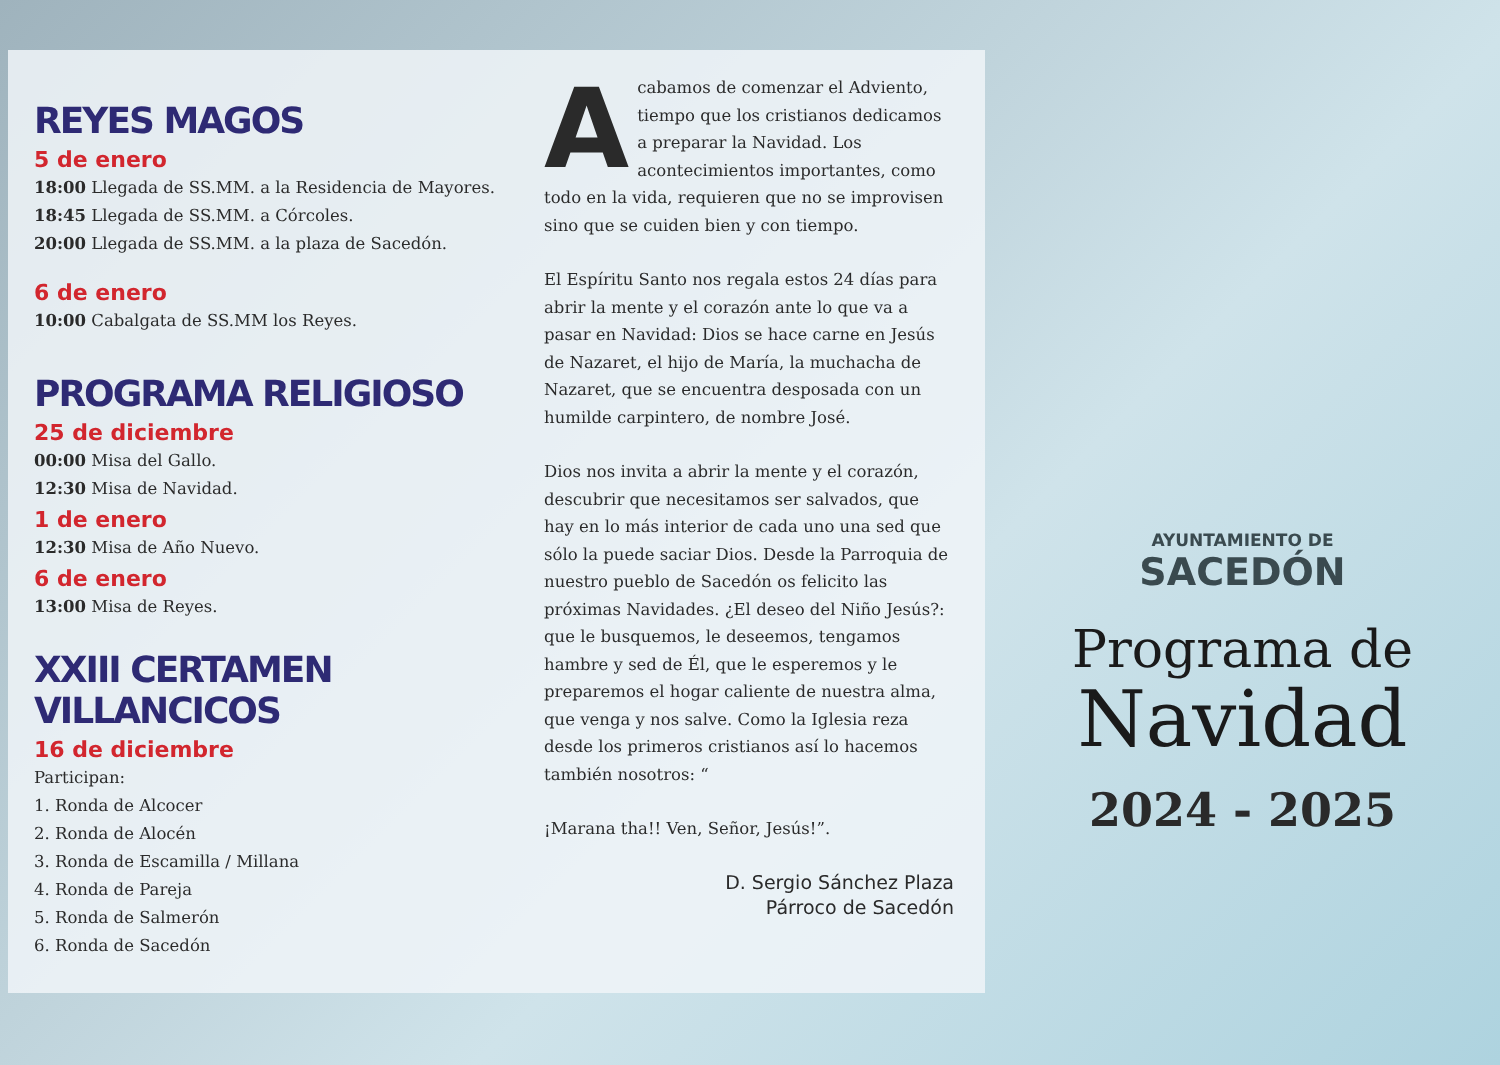REYES MAGOS
5 de enero
18:00 Llegada de SS.MM. a la Residencia de Mayores.
18:45 Llegada de SS.MM. a Córcoles.
20:00 Llegada de SS.MM. a la plaza de Sacedón.
6 de enero
10:00 Cabalgata de SS.MM los Reyes.
PROGRAMA RELIGIOSO
25 de diciembre
00:00 Misa del Gallo.
12:30 Misa de Navidad.
1 de enero
12:30 Misa de Año Nuevo.
6 de enero
13:00 Misa de Reyes.
XXIII CERTAMEN VILLANCICOS
16 de diciembre
Participan:
1. Ronda de Alcocer
2. Ronda de Alocén
3. Ronda de Escamilla / Millana
4. Ronda de Pareja
5. Ronda de Salmerón
6. Ronda de Sacedón
Acabamos de comenzar el Adviento, tiempo que los cristianos dedicamos a preparar la Navidad. Los acontecimientos importantes, como todo en la vida, requieren que no se improvisen sino que se cuiden bien y con tiempo.
El Espíritu Santo nos regala estos 24 días para abrir la mente y el corazón ante lo que va a pasar en Navidad: Dios se hace carne en Jesús de Nazaret, el hijo de María, la muchacha de Nazaret, que se encuentra desposada con un humilde carpintero, de nombre José.
Dios nos invita a abrir la mente y el corazón, descubrir que necesitamos ser salvados, que hay en lo más interior de cada uno una sed que sólo la puede saciar Dios. Desde la Parroquia de nuestro pueblo de Sacedón os felicito las próximas Navidades. ¿El deseo del Niño Jesús?: que le busquemos, le deseemos, tengamos hambre y sed de Él, que le esperemos y le preparemos el hogar caliente de nuestra alma, que venga y nos salve. Como la Iglesia reza desde los primeros cristianos así lo hacemos también nosotros: “
¡Marana tha!! Ven, Señor, Jesús!”.
D. Sergio Sánchez Plaza
Párroco de Sacedón
AYUNTAMIENTO DE
SACEDÓN
Programa de
Navidad
2024 - 2025